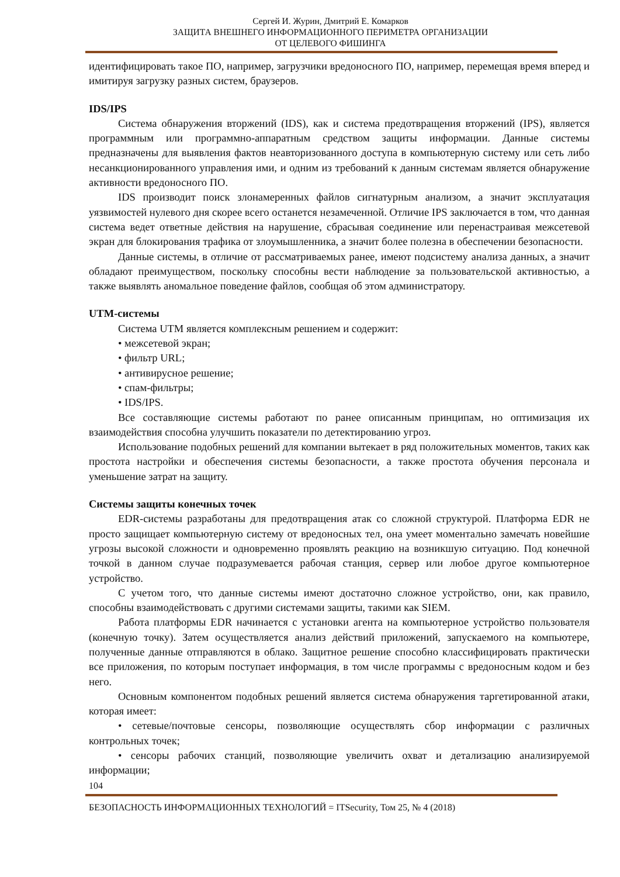Сергей И. Журин, Дмитрий Е. Комарков
ЗАЩИТА ВНЕШНЕГО ИНФОРМАЦИОННОГО ПЕРИМЕТРА ОРГАНИЗАЦИИ
ОТ ЦЕЛЕВОГО ФИШИНГА
идентифицировать такое ПО, например, загрузчики вредоносного ПО, например, перемещая время вперед и имитируя загрузку разных систем, браузеров.
IDS/IPS
Система обнаружения вторжений (IDS), как и система предотвращения вторжений (IPS), является программным или программно-аппаратным средством защиты информации. Данные системы предназначены для выявления фактов неавторизованного доступа в компьютерную систему или сеть либо несанкционированного управления ими, и одним из требований к данным системам является обнаружение активности вредоносного ПО.
IDS производит поиск злонамеренных файлов сигнатурным анализом, а значит эксплуатация уязвимостей нулевого дня скорее всего останется незамеченной. Отличие IPS заключается в том, что данная система ведет ответные действия на нарушение, сбрасывая соединение или перенастраивая межсетевой экран для блокирования трафика от злоумышленника, а значит более полезна в обеспечении безопасности.
Данные системы, в отличие от рассматриваемых ранее, имеют подсистему анализа данных, а значит обладают преимуществом, поскольку способны вести наблюдение за пользовательской активностью, а также выявлять аномальное поведение файлов, сообщая об этом администратору.
UTM-системы
Система UTM является комплексным решением и содержит:
• межсетевой экран;
• фильтр URL;
• антивирусное решение;
• спам-фильтры;
• IDS/IPS.
Все составляющие системы работают по ранее описанным принципам, но оптимизация их взаимодействия способна улучшить показатели по детектированию угроз.
Использование подобных решений для компании вытекает в ряд положительных моментов, таких как простота настройки и обеспечения системы безопасности, а также простота обучения персонала и уменьшение затрат на защиту.
Системы защиты конечных точек
EDR-системы разработаны для предотвращения атак со сложной структурой. Платформа EDR не просто защищает компьютерную систему от вредоносных тел, она умеет моментально замечать новейшие угрозы высокой сложности и одновременно проявлять реакцию на возникшую ситуацию. Под конечной точкой в данном случае подразумевается рабочая станция, сервер или любое другое компьютерное устройство.
С учетом того, что данные системы имеют достаточно сложное устройство, они, как правило, способны взаимодействовать с другими системами защиты, такими как SIEM.
Работа платформы EDR начинается с установки агента на компьютерное устройство пользователя (конечную точку). Затем осуществляется анализ действий приложений, запускаемого на компьютере, полученные данные отправляются в облако. Защитное решение способно классифицировать практически все приложения, по которым поступает информация, в том числе программы с вредоносным кодом и без него.
Основным компонентом подобных решений является система обнаружения таргетированной атаки, которая имеет:
• сетевые/почтовые сенсоры, позволяющие осуществлять сбор информации с различных контрольных точек;
• сенсоры рабочих станций, позволяющие увеличить охват и детализацию анализируемой информации;
104
БЕЗОПАСНОСТЬ ИНФОРМАЦИОННЫХ ТЕХНОЛОГИЙ = ITSecurity, Том 25, № 4 (2018)